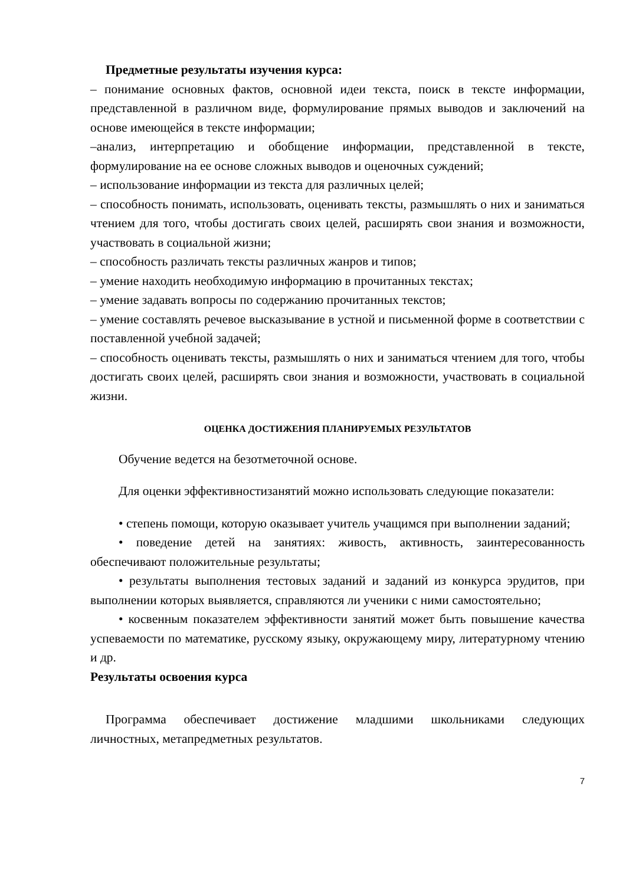Предметные результаты изучения курса:
– понимание основных фактов, основной идеи текста, поиск в тексте информации, представленной в различном виде, формулирование прямых выводов и заключений на основе имеющейся в тексте информации;
–анализ, интерпретацию и обобщение информации, представленной в тексте, формулирование на ее основе сложных выводов и оценочных суждений;
– использование информации из текста для различных целей;
– способность понимать, использовать, оценивать тексты, размышлять о них и заниматься чтением для того, чтобы достигать своих целей, расширять свои знания и возможности, участвовать в социальной жизни;
– способность различать тексты различных жанров и типов;
– умение находить необходимую информацию в прочитанных текстах;
– умение задавать вопросы по содержанию прочитанных текстов;
– умение составлять речевое высказывание в устной и письменной форме в соответствии с поставленной учебной задачей;
– способность оценивать тексты, размышлять о них и заниматься чтением для того, чтобы достигать своих целей, расширять свои знания и возможности, участвовать в социальной жизни.
ОЦЕНКА ДОСТИЖЕНИЯ ПЛАНИРУЕМЫХ РЕЗУЛЬТАТОВ
Обучение ведется на безотметочной основе.
Для оценки эффективностизанятий можно использовать следующие показатели:
• степень помощи, которую оказывает учитель учащимся при выполнении заданий;
• поведение детей на занятиях: живость, активность, заинтересованность обеспечивают положительные результаты;
• результаты выполнения тестовых заданий и заданий из конкурса эрудитов, при выполнении которых выявляется, справляются ли ученики с ними самостоятельно;
• косвенным показателем эффективности занятий может быть повышение качества успеваемости по математике, русскому языку, окружающему миру, литературному чтению и др.
Результаты освоения курса
Программа обеспечивает достижение младшими школьниками следующих личностных, метапредметных результатов.
7